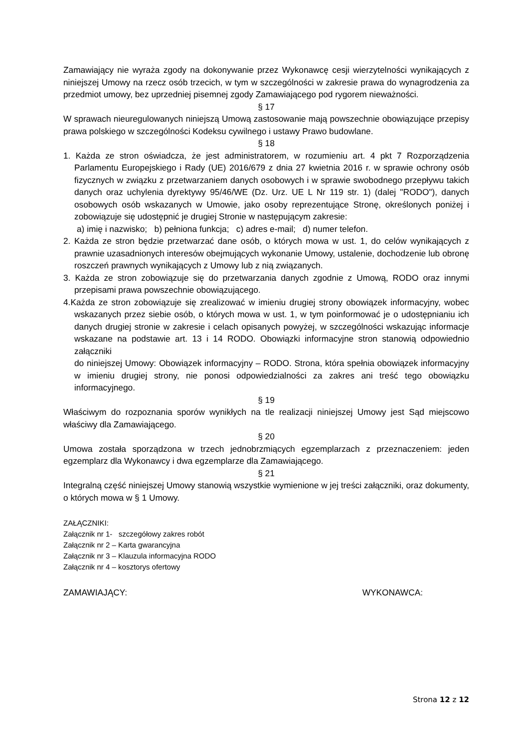Zamawiający nie wyraża zgody na dokonywanie przez Wykonawcę cesji wierzytelności wynikających z niniejszej Umowy na rzecz osób trzecich, w tym w szczególności w zakresie prawa do wynagrodzenia za przedmiot umowy, bez uprzedniej pisemnej zgody Zamawiającego pod rygorem nieważności.
§ 17
W sprawach nieuregulowanych niniejszą Umową zastosowanie mają powszechnie obowiązujące przepisy prawa polskiego w szczególności Kodeksu cywilnego i ustawy Prawo budowlane.
§ 18
1. Każda ze stron oświadcza, że jest administratorem, w rozumieniu art. 4 pkt 7 Rozporządzenia Parlamentu Europejskiego i Rady (UE) 2016/679 z dnia 27 kwietnia 2016 r. w sprawie ochrony osób fizycznych w związku z przetwarzaniem danych osobowych i w sprawie swobodnego przepływu takich danych oraz uchylenia dyrektywy 95/46/WE (Dz. Urz. UE L Nr 119 str. 1) (dalej "RODO"), danych osobowych osób wskazanych w Umowie, jako osoby reprezentujące Stronę, określonych poniżej i zobowiązuje się udostępnić je drugiej Stronie w następującym zakresie:
a) imię i nazwisko; b) pełniona funkcja; c) adres e-mail; d) numer telefon.
2. Każda ze stron będzie przetwarzać dane osób, o których mowa w ust. 1, do celów wynikających z prawnie uzasadnionych interesów obejmujących wykonanie Umowy, ustalenie, dochodzenie lub obronę roszczeń prawnych wynikających z Umowy lub z nią związanych.
3. Każda ze stron zobowiązuje się do przetwarzania danych zgodnie z Umową, RODO oraz innymi przepisami prawa powszechnie obowiązującego.
4.Każda ze stron zobowiązuje się zrealizować w imieniu drugiej strony obowiązek informacyjny, wobec wskazanych przez siebie osób, o których mowa w ust. 1, w tym poinformować je o udostępnianiu ich danych drugiej stronie w zakresie i celach opisanych powyżej, w szczególności wskazując informacje wskazane na podstawie art. 13 i 14 RODO. Obowiązki informacyjne stron stanowią odpowiednio załączniki
do niniejszej Umowy: Obowiązek informacyjny – RODO. Strona, która spełnia obowiązek informacyjny w imieniu drugiej strony, nie ponosi odpowiedzialności za zakres ani treść tego obowiązku informacyjnego.
§ 19
Właściwym do rozpoznania sporów wynikłych na tle realizacji niniejszej Umowy jest Sąd miejscowo właściwy dla Zamawiającego.
§ 20
Umowa została sporządzona w trzech jednobrzmiących egzemplarzach z przeznaczeniem: jeden egzemplarz dla Wykonawcy i dwa egzemplarze dla Zamawiającego.
§ 21
Integralną część niniejszej Umowy stanowią wszystkie wymienione w jej treści załączniki, oraz dokumenty, o których mowa w § 1 Umowy.
ZAŁĄCZNIKI:
Załącznik nr 1- szczegółowy zakres robót
Załącznik nr 2 – Karta gwarancyjna
Załącznik nr 3 – Klauzula informacyjna RODO
Załącznik nr 4 – kosztorys ofertowy
ZAMAWIAJĄCY: WYKONAWCA:
Strona 12 z 12